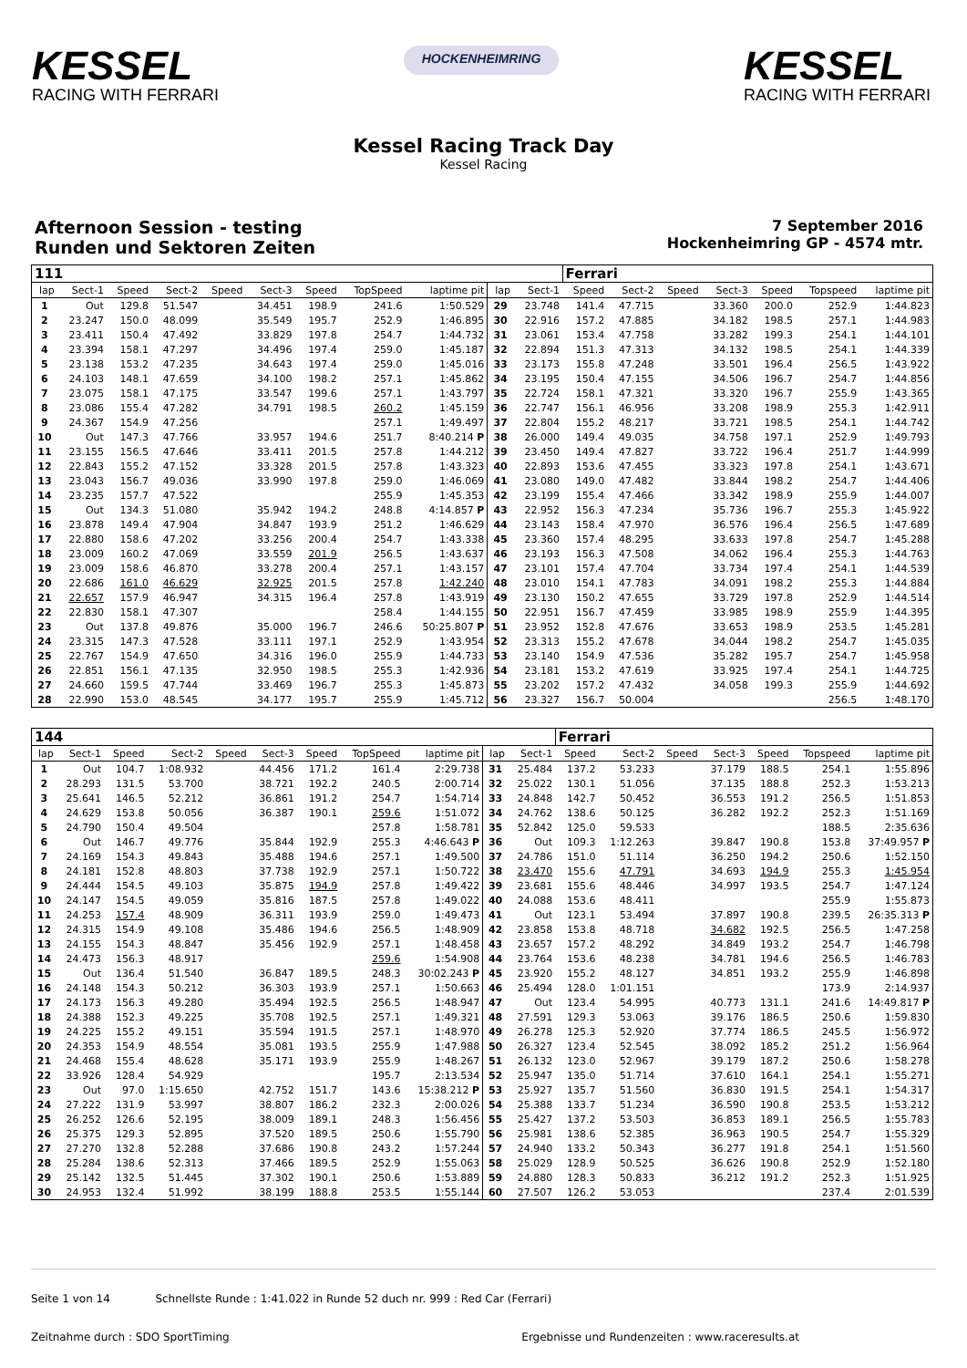KESSEL
RACING WITH FERRARI
HOCKENHEIMRING
KESSEL
RACING WITH FERRARI
Kessel Racing Track Day
Kessel Racing
Afternoon Session - testing
Runden und Sektoren Zeiten
7 September 2016
Hockenheimring GP - 4574 mtr.
| 111 | | | | | | | | | | | Ferrari | | | | | | |
| lap | Sect-1 | Speed | Sect-2 | Speed | Sect-3 | Speed | TopSpeed | laptime pit | lap | Sect-1 | Speed | Sect-2 | Speed | Sect-3 | Speed | Topspeed | laptime pit |
| 1 | Out | 129.8 | 51.547 | | 34.451 | 198.9 | 241.6 | 1:50.529 | 29 | 23.748 | 141.4 | 47.715 | | 33.360 | 200.0 | 252.9 | 1:44.823 |
| 2 | 23.247 | 150.0 | 48.099 | | 35.549 | 195.7 | 252.9 | 1:46.895 | 30 | 22.916 | 157.2 | 47.885 | | 34.182 | 198.5 | 257.1 | 1:44.983 |
| 3 | 23.411 | 150.4 | 47.492 | | 33.829 | 197.8 | 254.7 | 1:44.732 | 31 | 23.061 | 153.4 | 47.758 | | 33.282 | 199.3 | 254.1 | 1:44.101 |
| 4 | 23.394 | 158.1 | 47.297 | | 34.496 | 197.4 | 259.0 | 1:45.187 | 32 | 22.894 | 151.3 | 47.313 | | 34.132 | 198.5 | 254.1 | 1:44.339 |
| 5 | 23.138 | 153.2 | 47.235 | | 34.643 | 197.4 | 259.0 | 1:45.016 | 33 | 23.173 | 155.8 | 47.248 | | 33.501 | 196.4 | 256.5 | 1:43.922 |
| 6 | 24.103 | 148.1 | 47.659 | | 34.100 | 198.2 | 257.1 | 1:45.862 | 34 | 23.195 | 150.4 | 47.155 | | 34.506 | 196.7 | 254.7 | 1:44.856 |
| 7 | 23.075 | 158.1 | 47.175 | | 33.547 | 199.6 | 257.1 | 1:43.797 | 35 | 22.724 | 158.1 | 47.321 | | 33.320 | 196.7 | 255.9 | 1:43.365 |
| 8 | 23.086 | 155.4 | 47.282 | | 34.791 | 198.5 | 260.2 | 1:45.159 | 36 | 22.747 | 156.1 | 46.956 | | 33.208 | 198.9 | 255.3 | 1:42.911 |
| 9 | 24.367 | 154.9 | 47.256 | | | | 257.1 | 1:49.497 | 37 | 22.804 | 155.2 | 48.217 | | 33.721 | 198.5 | 254.1 | 1:44.742 |
| 10 | Out | 147.3 | 47.766 | | 33.957 | 194.6 | 251.7 | 8:40.214 P | 38 | 26.000 | 149.4 | 49.035 | | 34.758 | 197.1 | 252.9 | 1:49.793 |
| 11 | 23.155 | 156.5 | 47.646 | | 33.411 | 201.5 | 257.8 | 1:44.212 | 39 | 23.450 | 149.4 | 47.827 | | 33.722 | 196.4 | 251.7 | 1:44.999 |
| 12 | 22.843 | 155.2 | 47.152 | | 33.328 | 201.5 | 257.8 | 1:43.323 | 40 | 22.893 | 153.6 | 47.455 | | 33.323 | 197.8 | 254.1 | 1:43.671 |
| 13 | 23.043 | 156.7 | 49.036 | | 33.990 | 197.8 | 259.0 | 1:46.069 | 41 | 23.080 | 149.0 | 47.482 | | 33.844 | 198.2 | 254.7 | 1:44.406 |
| 14 | 23.235 | 157.7 | 47.522 | | | | 255.9 | 1:45.353 | 42 | 23.199 | 155.4 | 47.466 | | 33.342 | 198.9 | 255.9 | 1:44.007 |
| 15 | Out | 134.3 | 51.080 | | 35.942 | 194.2 | 248.8 | 4:14.857 P | 43 | 22.952 | 156.3 | 47.234 | | 35.736 | 196.7 | 255.3 | 1:45.922 |
| 16 | 23.878 | 149.4 | 47.904 | | 34.847 | 193.9 | 251.2 | 1:46.629 | 44 | 23.143 | 158.4 | 47.970 | | 36.576 | 196.4 | 256.5 | 1:47.689 |
| 17 | 22.880 | 158.6 | 47.202 | | 33.256 | 200.4 | 254.7 | 1:43.338 | 45 | 23.360 | 157.4 | 48.295 | | 33.633 | 197.8 | 254.7 | 1:45.288 |
| 18 | 23.009 | 160.2 | 47.069 | | 33.559 | 201.9 | 256.5 | 1:43.637 | 46 | 23.193 | 156.3 | 47.508 | | 34.062 | 196.4 | 255.3 | 1:44.763 |
| 19 | 23.009 | 158.6 | 46.870 | | 33.278 | 200.4 | 257.1 | 1:43.157 | 47 | 23.101 | 157.4 | 47.704 | | 33.734 | 197.4 | 254.1 | 1:44.539 |
| 20 | 22.686 | 161.0 | 46.629 | | 32.925 | 201.5 | 257.8 | 1:42.240 | 48 | 23.010 | 154.1 | 47.783 | | 34.091 | 198.2 | 255.3 | 1:44.884 |
| 21 | 22.657 | 157.9 | 46.947 | | 34.315 | 196.4 | 257.8 | 1:43.919 | 49 | 23.130 | 150.2 | 47.655 | | 33.729 | 197.8 | 252.9 | 1:44.514 |
| 22 | 22.830 | 158.1 | 47.307 | | | | 258.4 | 1:44.155 | 50 | 22.951 | 156.7 | 47.459 | | 33.985 | 198.9 | 255.9 | 1:44.395 |
| 23 | Out | 137.8 | 49.876 | | 35.000 | 196.7 | 246.6 | 50:25.807 P | 51 | 23.952 | 152.8 | 47.676 | | 33.653 | 198.9 | 253.5 | 1:45.281 |
| 24 | 23.315 | 147.3 | 47.528 | | 33.111 | 197.1 | 252.9 | 1:43.954 | 52 | 23.313 | 155.2 | 47.678 | | 34.044 | 198.2 | 254.7 | 1:45.035 |
| 25 | 22.767 | 154.9 | 47.650 | | 34.316 | 196.0 | 255.9 | 1:44.733 | 53 | 23.140 | 154.9 | 47.536 | | 35.282 | 195.7 | 254.7 | 1:45.958 |
| 26 | 22.851 | 156.1 | 47.135 | | 32.950 | 198.5 | 255.3 | 1:42.936 | 54 | 23.181 | 153.2 | 47.619 | | 33.925 | 197.4 | 254.1 | 1:44.725 |
| 27 | 24.660 | 159.5 | 47.744 | | 33.469 | 196.7 | 255.3 | 1:45.873 | 55 | 23.202 | 157.2 | 47.432 | | 34.058 | 199.3 | 255.9 | 1:44.692 |
| 28 | 22.990 | 153.0 | 48.545 | | 34.177 | 195.7 | 255.9 | 1:45.712 | 56 | 23.327 | 156.7 | 50.004 | | | | 256.5 | 1:48.170 |
| 144 | | | | | | | | | | | Ferrari | | | | | | |
| lap | Sect-1 | Speed | Sect-2 | Speed | Sect-3 | Speed | TopSpeed | laptime pit | lap | Sect-1 | Speed | Sect-2 | Speed | Sect-3 | Speed | Topspeed | laptime pit |
| 1 | Out | 104.7 | 1:08.932 | | 44.456 | 171.2 | 161.4 | 2:29.738 | 31 | 25.484 | 137.2 | 53.233 | | 37.179 | 188.5 | 254.1 | 1:55.896 |
| 2 | 28.293 | 131.5 | 53.700 | | 38.721 | 192.2 | 240.5 | 2:00.714 | 32 | 25.022 | 130.1 | 51.056 | | 37.135 | 188.8 | 252.3 | 1:53.213 |
| 3 | 25.641 | 146.5 | 52.212 | | 36.861 | 191.2 | 254.7 | 1:54.714 | 33 | 24.848 | 142.7 | 50.452 | | 36.553 | 191.2 | 256.5 | 1:51.853 |
| 4 | 24.629 | 153.8 | 50.056 | | 36.387 | 190.1 | 259.6 | 1:51.072 | 34 | 24.762 | 138.6 | 50.125 | | 36.282 | 192.2 | 252.3 | 1:51.169 |
| 5 | 24.790 | 150.4 | 49.504 | | | | 257.8 | 1:58.781 | 35 | 52.842 | 125.0 | 59.533 | | | | 188.5 | 2:35.636 |
| 6 | Out | 146.7 | 49.776 | | 35.844 | 192.9 | 255.3 | 4:46.643 P | 36 | Out | 109.3 | 1:12.263 | | 39.847 | 190.8 | 153.8 | 37:49.957 P |
| 7 | 24.169 | 154.3 | 49.843 | | 35.488 | 194.6 | 257.1 | 1:49.500 | 37 | 24.786 | 151.0 | 51.114 | | 36.250 | 194.2 | 250.6 | 1:52.150 |
| 8 | 24.181 | 152.8 | 48.803 | | 37.738 | 192.9 | 257.1 | 1:50.722 | 38 | 23.470 | 155.6 | 47.791 | | 34.693 | 194.9 | 255.3 | 1:45.954 |
| 9 | 24.444 | 154.5 | 49.103 | | 35.875 | 194.9 | 257.8 | 1:49.422 | 39 | 23.681 | 155.6 | 48.446 | | 34.997 | 193.5 | 254.7 | 1:47.124 |
| 10 | 24.147 | 154.5 | 49.059 | | 35.816 | 187.5 | 257.8 | 1:49.022 | 40 | 24.088 | 153.6 | 48.411 | | | | 255.9 | 1:55.873 |
| 11 | 24.253 | 157.4 | 48.909 | | 36.311 | 193.9 | 259.0 | 1:49.473 | 41 | Out | 123.1 | 53.494 | | 37.897 | 190.8 | 239.5 | 26:35.313 P |
| 12 | 24.315 | 154.9 | 49.108 | | 35.486 | 194.6 | 256.5 | 1:48.909 | 42 | 23.858 | 153.8 | 48.718 | | 34.682 | 192.5 | 256.5 | 1:47.258 |
| 13 | 24.155 | 154.3 | 48.847 | | 35.456 | 192.9 | 257.1 | 1:48.458 | 43 | 23.657 | 157.2 | 48.292 | | 34.849 | 193.2 | 254.7 | 1:46.798 |
| 14 | 24.473 | 156.3 | 48.917 | | | | 259.6 | 1:54.908 | 44 | 23.764 | 153.6 | 48.238 | | 34.781 | 194.6 | 256.5 | 1:46.783 |
| 15 | Out | 136.4 | 51.540 | | 36.847 | 189.5 | 248.3 | 30:02.243 P | 45 | 23.920 | 155.2 | 48.127 | | 34.851 | 193.2 | 255.9 | 1:46.898 |
| 16 | 24.148 | 154.3 | 50.212 | | 36.303 | 193.9 | 257.1 | 1:50.663 | 46 | 25.494 | 128.0 | 1:01.151 | | | | 173.9 | 2:14.937 |
| 17 | 24.173 | 156.3 | 49.280 | | 35.494 | 192.5 | 256.5 | 1:48.947 | 47 | Out | 123.4 | 54.995 | | 40.773 | 131.1 | 241.6 | 14:49.817 P |
| 18 | 24.388 | 152.3 | 49.225 | | 35.708 | 192.5 | 257.1 | 1:49.321 | 48 | 27.591 | 129.3 | 53.063 | | 39.176 | 186.5 | 250.6 | 1:59.830 |
| 19 | 24.225 | 155.2 | 49.151 | | 35.594 | 191.5 | 257.1 | 1:48.970 | 49 | 26.278 | 125.3 | 52.920 | | 37.774 | 186.5 | 245.5 | 1:56.972 |
| 20 | 24.353 | 154.9 | 48.554 | | 35.081 | 193.5 | 255.9 | 1:47.988 | 50 | 26.327 | 123.4 | 52.545 | | 38.092 | 185.2 | 251.2 | 1:56.964 |
| 21 | 24.468 | 155.4 | 48.628 | | 35.171 | 193.9 | 255.9 | 1:48.267 | 51 | 26.132 | 123.0 | 52.967 | | 39.179 | 187.2 | 250.6 | 1:58.278 |
| 22 | 33.926 | 128.4 | 54.929 | | | | 195.7 | 2:13.534 | 52 | 25.947 | 135.0 | 51.714 | | 37.610 | 164.1 | 254.1 | 1:55.271 |
| 23 | Out | 97.0 | 1:15.650 | | 42.752 | 151.7 | 143.6 | 15:38.212 P | 53 | 25.927 | 135.7 | 51.560 | | 36.830 | 191.5 | 254.1 | 1:54.317 |
| 24 | 27.222 | 131.9 | 53.997 | | 38.807 | 186.2 | 232.3 | 2:00.026 | 54 | 25.388 | 133.7 | 51.234 | | 36.590 | 190.8 | 253.5 | 1:53.212 |
| 25 | 26.252 | 126.6 | 52.195 | | 38.009 | 189.1 | 248.3 | 1:56.456 | 55 | 25.427 | 137.2 | 53.503 | | 36.853 | 189.1 | 256.5 | 1:55.783 |
| 26 | 25.375 | 129.3 | 52.895 | | 37.520 | 189.5 | 250.6 | 1:55.790 | 56 | 25.981 | 138.6 | 52.385 | | 36.963 | 190.5 | 254.7 | 1:55.329 |
| 27 | 27.270 | 132.8 | 52.288 | | 37.686 | 190.8 | 243.2 | 1:57.244 | 57 | 24.940 | 133.2 | 50.343 | | 36.277 | 191.8 | 254.1 | 1:51.560 |
| 28 | 25.284 | 138.6 | 52.313 | | 37.466 | 189.5 | 252.9 | 1:55.063 | 58 | 25.029 | 128.9 | 50.525 | | 36.626 | 190.8 | 252.9 | 1:52.180 |
| 29 | 25.142 | 132.5 | 51.445 | | 37.302 | 190.1 | 250.6 | 1:53.889 | 59 | 24.880 | 128.3 | 50.833 | | 36.212 | 191.2 | 252.3 | 1:51.925 |
| 30 | 24.953 | 132.4 | 51.992 | | 38.199 | 188.8 | 253.5 | 1:55.144 | 60 | 27.507 | 126.2 | 53.053 | | | | 237.4 | 2:01.539 |
Seite 1 von 14 Schnellste Runde : 1:41.022 in Runde 52 duch nr. 999 : Red Car (Ferrari)
Zeitnahme durch : SDO SportTiming Ergebnisse und Rundenzeiten : www.raceresults.at